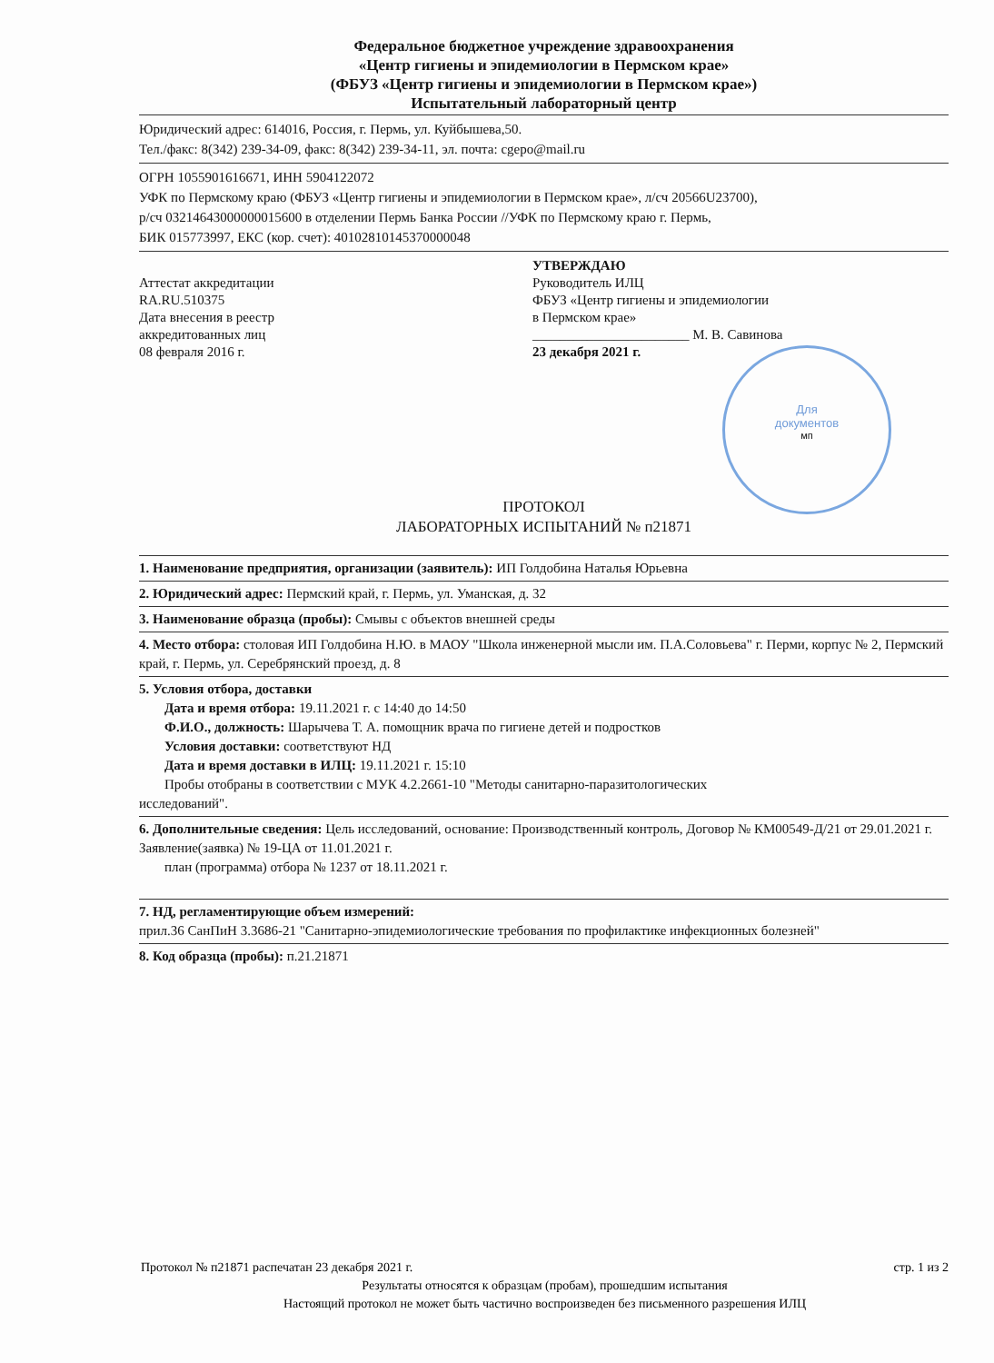Федеральное бюджетное учреждение здравоохранения
«Центр гигиены и эпидемиологии в Пермском крае»
(ФБУЗ «Центр гигиены и эпидемиологии в Пермском крае»)
Испытательный лабораторный центр
Юридический адрес: 614016, Россия, г. Пермь, ул. Куйбышева,50.
Тел./факс: 8(342) 239-34-09, факс: 8(342) 239-34-11, эл. почта: cgepo@mail.ru
ОГРН 1055901616671, ИНН 5904122072
УФК по Пермскому краю (ФБУЗ «Центр гигиены и эпидемиологии в Пермском крае», л/сч 20566U23700),
р/сч 03214643000000015600 в отделении Пермь Банка России //УФК по Пермскому краю г. Пермь,
БИК 015773997, ЕКС (кор. счет): 40102810145370000048
Аттестат аккредитации
RA.RU.510375
Дата внесения в реестр
аккредитованных лиц
08 февраля 2016 г.
УТВЕРЖДАЮ
Руководитель ИЛЦ
ФБУЗ «Центр гигиены и эпидемиологии
в Пермском крае»
_______________________ М. В. Савинова
23 декабря 2021 г.
Для
документов
мп
ПРОТОКОЛ
ЛАБОРАТОРНЫХ ИСПЫТАНИЙ № п21871
1. Наименование предприятия, организации (заявитель): ИП Голдобина Наталья Юрьевна
2. Юридический адрес: Пермский край, г. Пермь, ул. Уманская, д. 32
3. Наименование образца (пробы): Смывы с объектов внешней среды
4. Место отбора: столовая ИП Голдобина Н.Ю. в МАОУ "Школа инженерной мысли им. П.А.Соловьева" г. Перми, корпус № 2, Пермский край, г. Пермь, ул. Серебрянский проезд, д. 8
5. Условия отбора, доставки
Дата и время отбора: 19.11.2021 г. с 14:40 до 14:50
Ф.И.О., должность: Шарычева Т. А. помощник врача по гигиене детей и подростков
Условия доставки: соответствуют НД
Дата и время доставки в ИЛЦ: 19.11.2021 г. 15:10
Пробы отобраны в соответствии с МУК 4.2.2661-10 "Методы санитарно-паразитологических
исследований".
6. Дополнительные сведения: Цель исследований, основание: Производственный контроль, Договор № КМ00549-Д/21 от 29.01.2021 г.
Заявление(заявка) № 19-ЦА от 11.01.2021 г.
план (программа) отбора № 1237 от 18.11.2021 г.
7. НД, регламентирующие объем измерений:
прил.36 СанПиН 3.3686-21 "Санитарно-эпидемиологические требования по профилактике инфекционных болезней"
8. Код образца (пробы): п.21.21871
Протокол № п21871 распечатан 23 декабря 2021 г. стр. 1 из 2
Результаты относятся к образцам (пробам), прошедшим испытания
Настоящий протокол не может быть частично воспроизведен без письменного разрешения ИЛЦ